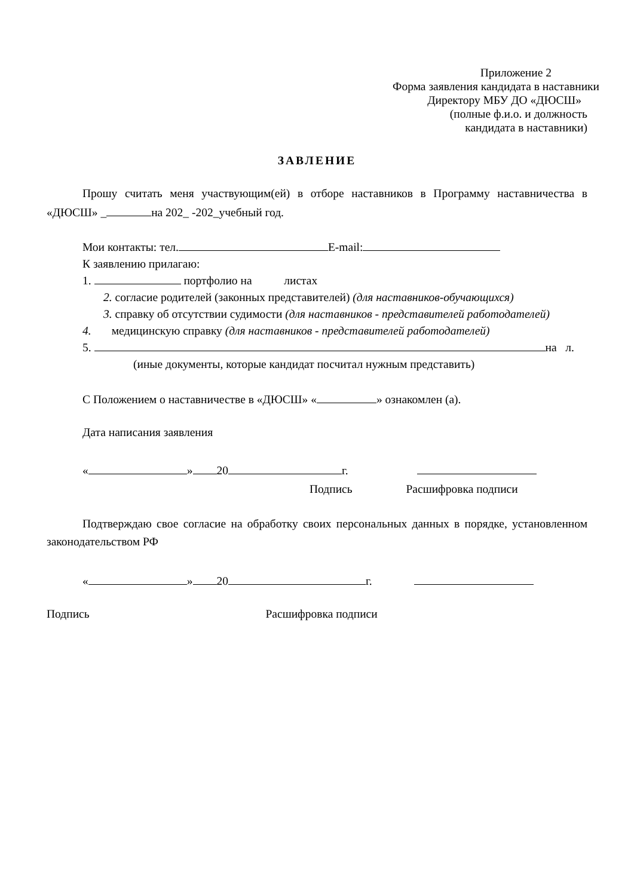Приложение 2
Форма заявления кандидата в наставники
Директору МБУ ДО «ДЮСШ»
(полные ф.и.о. и должность
кандидата в наставники)
ЗАВЛЕНИЕ
Прошу считать меня участвующим(ей) в отборе наставников в Программу наставничества в «ДЮСШ» _ на 202_ -202_учебный год.
Мои контакты: тел. E-mail:
К заявлению прилагаю:
1. портфолио на листах
2. согласие родителей (законных представителей) (для наставников-обучающихся)
3. справку об отсутствии судимости (для наставников - представителей работодателей)
4. медицинскую справку (для наставников - представителей работодателей)
5. на л.
(иные документы, которые кандидат посчитал нужным представить)
С Положением о наставничестве в «ДЮСШ» « » ознакомлен (а).
Дата написания заявления
« » 20 г.
Подпись Расшифровка подписи
Подтверждаю свое согласие на обработку своих персональных данных в порядке, установленном законодательством РФ
« » 20 г.
Подпись Расшифровка подписи